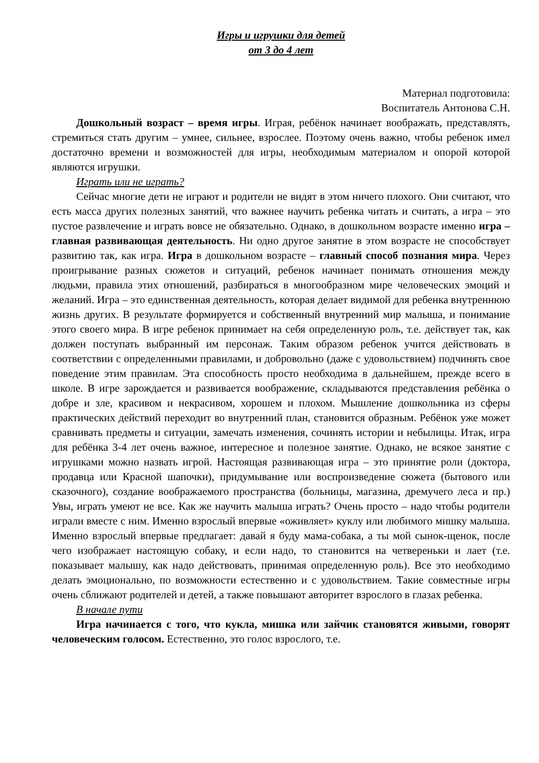Игры и игрушки для детей
от 3 до 4 лет
Материал подготовила:
Воспитатель Антонова С.Н.
Дошкольный возраст – время игры. Играя, ребёнок начинает воображать, представлять, стремиться стать другим – умнее, сильнее, взрослее. Поэтому очень важно, чтобы ребенок имел достаточно времени и возможностей для игры, необходимым материалом и опорой которой являются игрушки.
Играть или не играть?
Сейчас многие дети не играют и родители не видят в этом ничего плохого. Они считают, что есть масса других полезных занятий, что важнее научить ребенка читать и считать, а игра – это пустое развлечение и играть вовсе не обязательно. Однако, в дошкольном возрасте именно игра – главная развивающая деятельность. Ни одно другое занятие в этом возрасте не способствует развитию так, как игра. Игра в дошкольном возрасте – главный способ познания мира. Через проигрывание разных сюжетов и ситуаций, ребенок начинает понимать отношения между людьми, правила этих отношений, разбираться в многообразном мире человеческих эмоций и желаний. Игра – это единственная деятельность, которая делает видимой для ребенка внутреннюю жизнь других. В результате формируется и собственный внутренний мир малыша, и понимание этого своего мира. В игре ребенок принимает на себя определенную роль, т.е. действует так, как должен поступать выбранный им персонаж. Таким образом ребенок учится действовать в соответствии с определенными правилами, и добровольно (даже с удовольствием) подчинять свое поведение этим правилам. Эта способность просто необходима в дальнейшем, прежде всего в школе. В игре зарождается и развивается воображение, складываются представления ребёнка о добре и зле, красивом и некрасивом, хорошем и плохом. Мышление дошкольника из сферы практических действий переходит во внутренний план, становится образным. Ребёнок уже может сравнивать предметы и ситуации, замечать изменения, сочинять истории и небылицы. Итак, игра для ребёнка 3-4 лет очень важное, интересное и полезное занятие. Однако, не всякое занятие с игрушками можно назвать игрой. Настоящая развивающая игра – это принятие роли (доктора, продавца или Красной шапочки), придумывание или воспроизведение сюжета (бытового или сказочного), создание воображаемого пространства (больницы, магазина, дремучего леса и пр.) Увы, играть умеют не все. Как же научить малыша играть? Очень просто – надо чтобы родители играли вместе с ним. Именно взрослый впервые «оживляет» куклу или любимого мишку малыша. Именно взрослый впервые предлагает: давай я буду мама-собака, а ты мой сынок-щенок, после чего изображает настоящую собаку, и если надо, то становится на четвереньки и лает (т.е. показывает малышу, как надо действовать, принимая определенную роль). Все это необходимо делать эмоционально, по возможности естественно и с удовольствием. Такие совместные игры очень сближают родителей и детей, а также повышают авторитет взрослого в глазах ребенка.
В начале пути
Игра начинается с того, что кукла, мишка или зайчик становятся живыми, говорят человеческим голосом. Естественно, это голос взрослого, т.е.